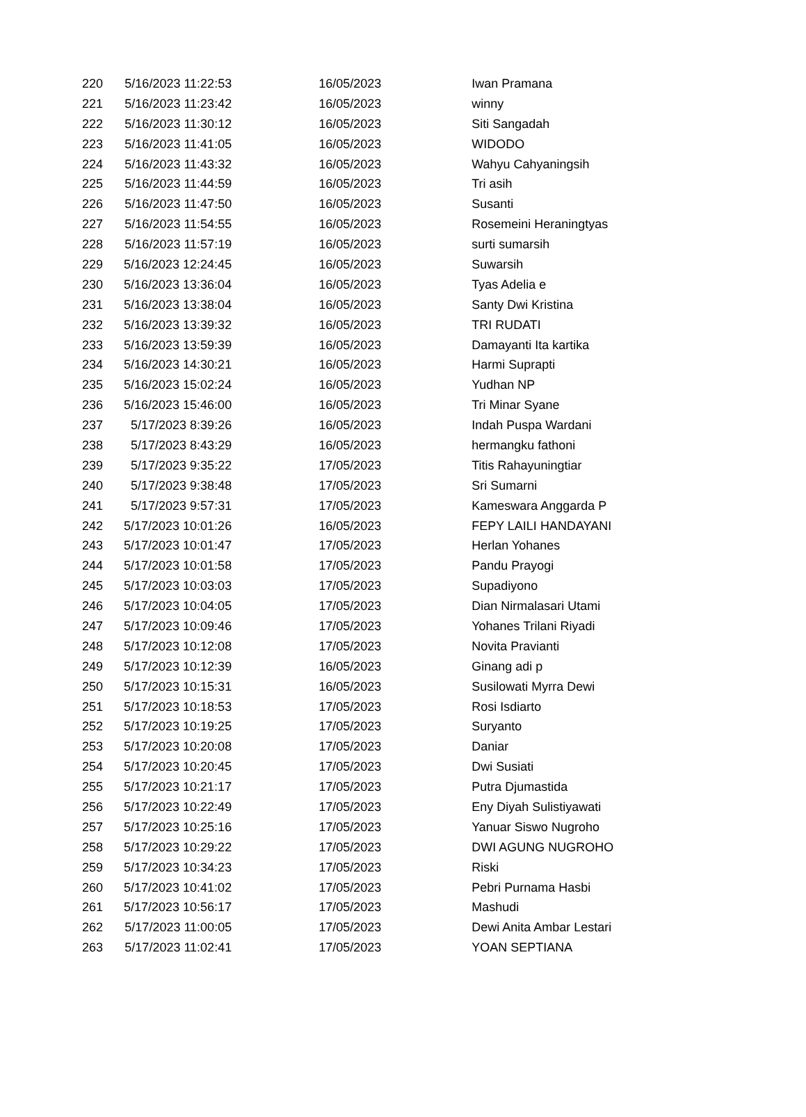| 220 | 5/16/2023 11:22:53 | | 16/05/2023 | Iwan Pramana |
| 221 | 5/16/2023 11:23:42 | | 16/05/2023 | winny |
| 222 | 5/16/2023 11:30:12 | | 16/05/2023 | Siti Sangadah |
| 223 | 5/16/2023 11:41:05 | | 16/05/2023 | WIDODO |
| 224 | 5/16/2023 11:43:32 | | 16/05/2023 | Wahyu Cahyaningsih |
| 225 | 5/16/2023 11:44:59 | | 16/05/2023 | Tri asih |
| 226 | 5/16/2023 11:47:50 | | 16/05/2023 | Susanti |
| 227 | 5/16/2023 11:54:55 | | 16/05/2023 | Rosemeini Heraningtyas |
| 228 | 5/16/2023 11:57:19 | | 16/05/2023 | surti sumarsih |
| 229 | 5/16/2023 12:24:45 | | 16/05/2023 | Suwarsih |
| 230 | 5/16/2023 13:36:04 | | 16/05/2023 | Tyas Adelia e |
| 231 | 5/16/2023 13:38:04 | | 16/05/2023 | Santy Dwi Kristina |
| 232 | 5/16/2023 13:39:32 | | 16/05/2023 | TRI RUDATI |
| 233 | 5/16/2023 13:59:39 | | 16/05/2023 | Damayanti Ita kartika |
| 234 | 5/16/2023 14:30:21 | | 16/05/2023 | Harmi Suprapti |
| 235 | 5/16/2023 15:02:24 | | 16/05/2023 | Yudhan NP |
| 236 | 5/16/2023 15:46:00 | | 16/05/2023 | Tri Minar Syane |
| 237 | 5/17/2023 8:39:26 | | 16/05/2023 | Indah Puspa Wardani |
| 238 | 5/17/2023 8:43:29 | | 16/05/2023 | hermangku fathoni |
| 239 | 5/17/2023 9:35:22 | | 17/05/2023 | Titis Rahayuningtiar |
| 240 | 5/17/2023 9:38:48 | | 17/05/2023 | Sri Sumarni |
| 241 | 5/17/2023 9:57:31 | | 17/05/2023 | Kameswara Anggarda P |
| 242 | 5/17/2023 10:01:26 | | 16/05/2023 | FEPY LAILI HANDAYANI |
| 243 | 5/17/2023 10:01:47 | | 17/05/2023 | Herlan Yohanes |
| 244 | 5/17/2023 10:01:58 | | 17/05/2023 | Pandu Prayogi |
| 245 | 5/17/2023 10:03:03 | | 17/05/2023 | Supadiyono |
| 246 | 5/17/2023 10:04:05 | | 17/05/2023 | Dian Nirmalasari Utami |
| 247 | 5/17/2023 10:09:46 | | 17/05/2023 | Yohanes Trilani Riyadi |
| 248 | 5/17/2023 10:12:08 | | 17/05/2023 | Novita Pravianti |
| 249 | 5/17/2023 10:12:39 | | 16/05/2023 | Ginang adi p |
| 250 | 5/17/2023 10:15:31 | | 16/05/2023 | Susilowati Myrra Dewi |
| 251 | 5/17/2023 10:18:53 | | 17/05/2023 | Rosi Isdiarto |
| 252 | 5/17/2023 10:19:25 | | 17/05/2023 | Suryanto |
| 253 | 5/17/2023 10:20:08 | | 17/05/2023 | Daniar |
| 254 | 5/17/2023 10:20:45 | | 17/05/2023 | Dwi Susiati |
| 255 | 5/17/2023 10:21:17 | | 17/05/2023 | Putra Djumastida |
| 256 | 5/17/2023 10:22:49 | | 17/05/2023 | Eny Diyah Sulistiyawati |
| 257 | 5/17/2023 10:25:16 | | 17/05/2023 | Yanuar Siswo Nugroho |
| 258 | 5/17/2023 10:29:22 | | 17/05/2023 | DWI AGUNG NUGROHO |
| 259 | 5/17/2023 10:34:23 | | 17/05/2023 | Riski |
| 260 | 5/17/2023 10:41:02 | | 17/05/2023 | Pebri Purnama Hasbi |
| 261 | 5/17/2023 10:56:17 | | 17/05/2023 | Mashudi |
| 262 | 5/17/2023 11:00:05 | | 17/05/2023 | Dewi Anita Ambar Lestari |
| 263 | 5/17/2023 11:02:41 | | 17/05/2023 | YOAN SEPTIANA |